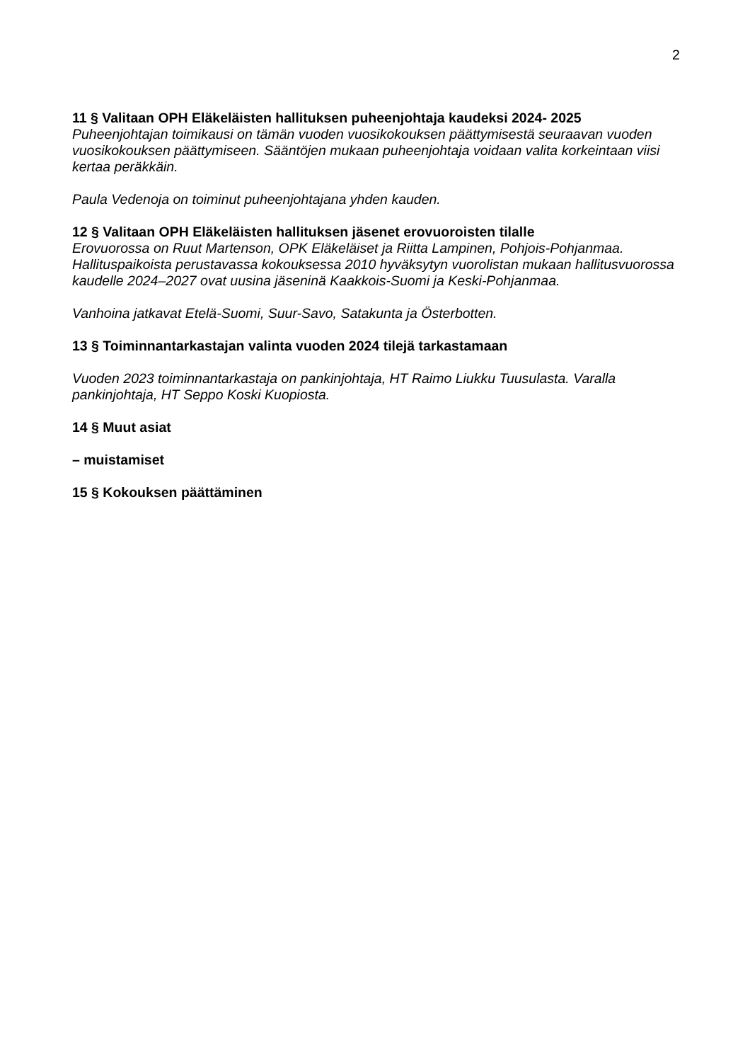2
11 § Valitaan OPH Eläkeläisten hallituksen puheenjohtaja kaudeksi 2024- 2025
Puheenjohtajan toimikausi on tämän vuoden vuosikokouksen päättymisestä seuraavan vuoden vuosikokouksen päättymiseen. Sääntöjen mukaan puheenjohtaja voidaan valita korkeintaan viisi kertaa peräkkäin.
Paula Vedenoja on toiminut puheenjohtajana yhden kauden.
12 § Valitaan OPH Eläkeläisten hallituksen jäsenet erovuoroisten tilalle
Erovuorossa on Ruut Martenson, OPK Eläkeläiset ja Riitta Lampinen, Pohjois-Pohjanmaa. Hallituspaikoista perustavassa kokouksessa 2010 hyväksytyn vuorolistan mukaan hallitusvuorossa kaudelle 2024–2027 ovat uusina jäseninä Kaakkois-Suomi ja Keski-Pohjanmaa.
Vanhoina jatkavat Etelä-Suomi, Suur-Savo, Satakunta ja Österbotten.
13 § Toiminnantarkastajan valinta vuoden 2024 tilejä tarkastamaan
Vuoden 2023 toiminnantarkastaja on pankinjohtaja, HT Raimo Liukku Tuusulasta. Varalla pankinjohtaja, HT Seppo Koski Kuopiosta.
14 § Muut asiat
– muistamiset
15 § Kokouksen päättäminen